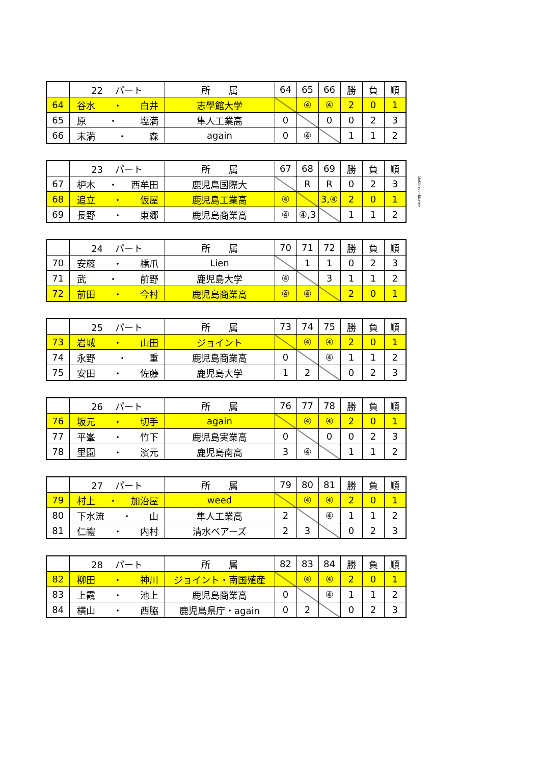| | 22 パート | 所 属 | 64 | 65 | 66 | 勝 | 負 | 順 |
| --- | --- | --- | --- | --- | --- | --- | --- | --- |
| 64 | 谷水 ・ 白井 | 志學館大学 | | ④ | ④ | 2 | 0 | 1 |
| 65 | 原 ・ 塩満 | 隼人工業高 | 0 | | 0 | 0 | 2 | 3 |
| 66 | 末満 ・ 森 | again | 0 | ④ | | 1 | 1 | 2 |
| | 23 パート | 所 属 | 67 | 68 | 69 | 勝 | 負 | 順 |
| --- | --- | --- | --- | --- | --- | --- | --- | --- |
| 67 | 枦木 ・ 西牟田 | 鹿児島国際大 | | R | R | 0 | 2 | 3 |
| 68 | 追立 ・ 仮屋 | 鹿児島工業高 | ④ | | 3,④ | 2 | 0 | 1 |
| 69 | 長野 ・ 東郷 | 鹿児島商業高 | ④ | ④,3 | | 1 | 1 | 2 |
得失ポイント数による
| | 24 パート | 所 属 | 70 | 71 | 72 | 勝 | 負 | 順 |
| --- | --- | --- | --- | --- | --- | --- | --- | --- |
| 70 | 安藤 ・ 橋爪 | Lien | | 1 | 1 | 0 | 2 | 3 |
| 71 | 武 ・ 前野 | 鹿児島大学 | ④ | | 3 | 1 | 1 | 2 |
| 72 | 前田 ・ 今村 | 鹿児島商業高 | ④ | ④ | | 2 | 0 | 1 |
| | 25 パート | 所 属 | 73 | 74 | 75 | 勝 | 負 | 順 |
| --- | --- | --- | --- | --- | --- | --- | --- | --- |
| 73 | 岩城 ・ 山田 | ジョイント | | ④ | ④ | 2 | 0 | 1 |
| 74 | 永野 ・ 重 | 鹿児島商業高 | 0 | | ④ | 1 | 1 | 2 |
| 75 | 安田 ・ 佐藤 | 鹿児島大学 | 1 | 2 | | 0 | 2 | 3 |
| | 26 パート | 所 属 | 76 | 77 | 78 | 勝 | 負 | 順 |
| --- | --- | --- | --- | --- | --- | --- | --- | --- |
| 76 | 坂元 ・ 切手 | again | | ④ | ④ | 2 | 0 | 1 |
| 77 | 平峯 ・ 竹下 | 鹿児島実業高 | 0 | | 0 | 0 | 2 | 3 |
| 78 | 里園 ・ 濱元 | 鹿児島南高 | 3 | ④ | | 1 | 1 | 2 |
| | 27 パート | 所 属 | 79 | 80 | 81 | 勝 | 負 | 順 |
| --- | --- | --- | --- | --- | --- | --- | --- | --- |
| 79 | 村上 ・ 加治屋 | weed | | ④ | ④ | 2 | 0 | 1 |
| 80 | 下水流 ・ 山 | 隼人工業高 | 2 | | ④ | 1 | 1 | 2 |
| 81 | 仁禮 ・ 内村 | 清水ベアーズ | 2 | 3 | | 0 | 2 | 3 |
| | 28 パート | 所 属 | 82 | 83 | 84 | 勝 | 負 | 順 |
| --- | --- | --- | --- | --- | --- | --- | --- | --- |
| 82 | 柳田 ・ 神川 | ジョイント・南国殖産 | | ④ | ④ | 2 | 0 | 1 |
| 83 | 上靍 ・ 池上 | 鹿児島商業高 | 0 | | ④ | 1 | 1 | 2 |
| 84 | 横山 ・ 西脇 | 鹿児島県庁・again | 0 | 2 | | 0 | 2 | 3 |